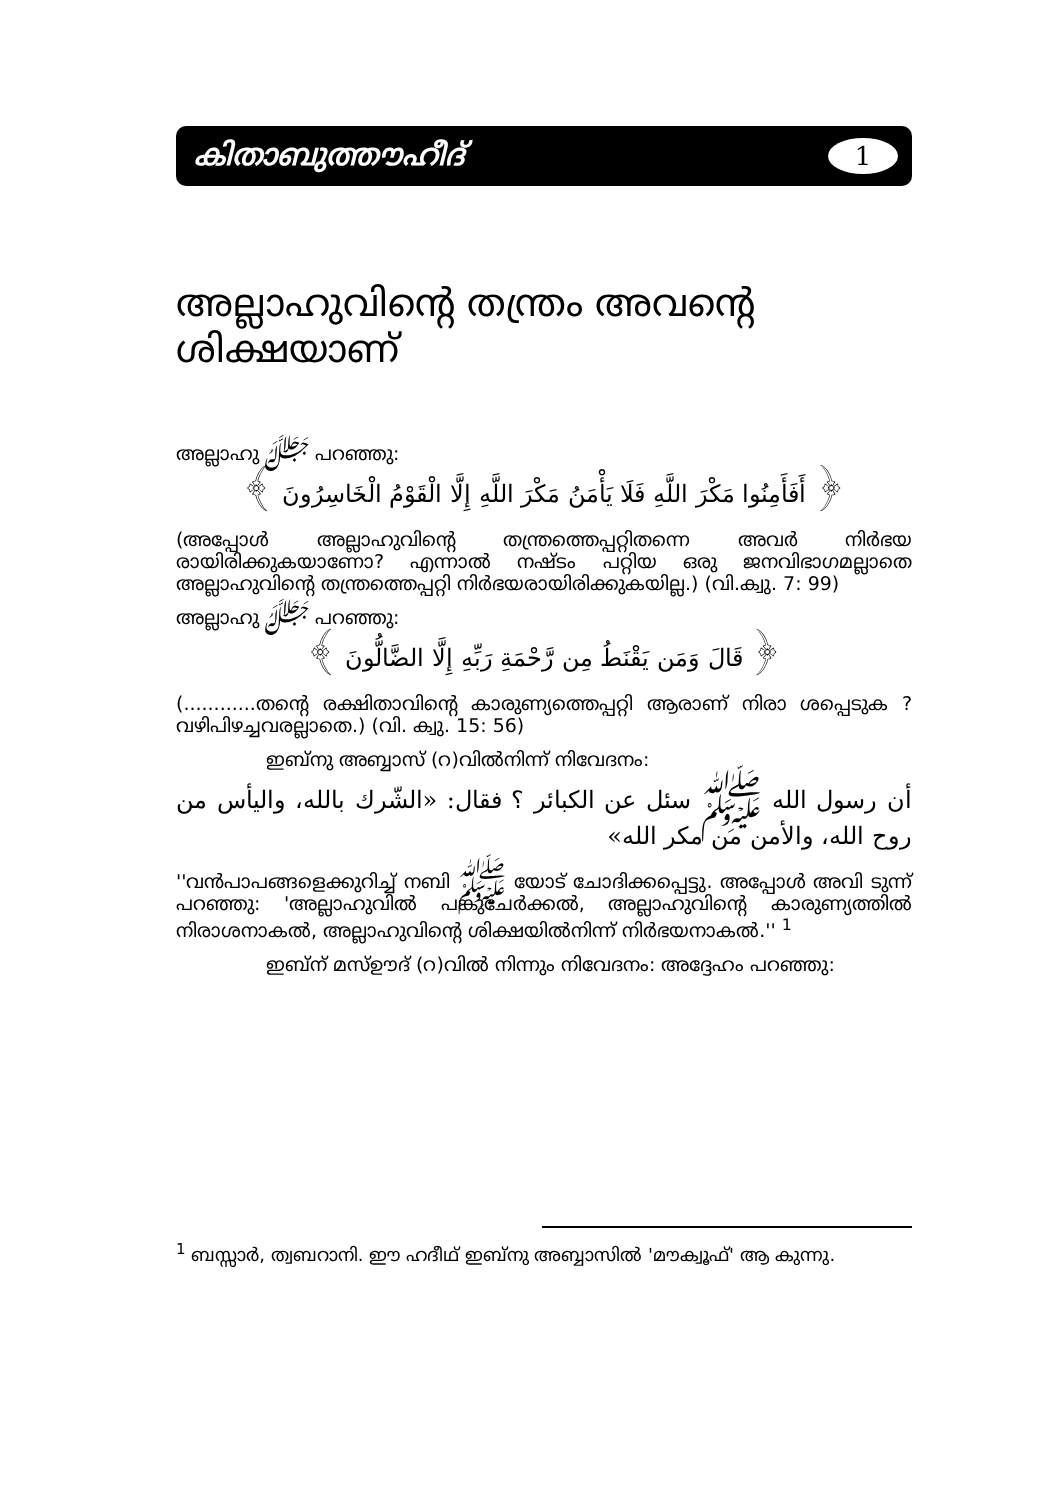കിതാബുത്തൗഹീദ്
1
അല്ലാഹുവിന്റെ തന്ത്രം അവന്റെ ശിക്ഷയാണ്
അല്ലാഹു ﷻ പറഞ്ഞു:
﴿ أَفَأَمِنُوا مَكْرَ اللَّهِ فَلَا يَأْمَنُ مَكْرَ اللَّهِ إِلَّا الْقَوْمُ الْخَاسِرُونَ ﴾
(അപ്പോള്‍ അല്ലാഹുവിന്റെ തന്ത്രത്തെപ്പറ്റിതന്നെ അവര്‍ നിര്‍ഭയ രായിരിക്കുകയാണോ? എന്നാല്‍ നഷ്ടം പറ്റിയ ഒരു ജനവിഭാഗമല്ലാതെ അല്ലാഹുവിന്റെ തന്ത്രത്തെപ്പറ്റി നിര്‍ഭയരായിരിക്കുകയില്ല.) (വി.ക്വു. 7: 99)
അല്ലാഹു ﷻ പറഞ്ഞു:
﴿ قَالَ وَمَن يَقْنَطُ مِن رَّحْمَةِ رَبِّهِ إِلَّا الضَّالُّونَ ﴾
(............തന്റെ രക്ഷിതാവിന്റെ കാരുണ്യത്തെപ്പറ്റി ആരാണ് നിരാ ശപ്പെടുക ? വഴിപിഴച്ചവരല്ലാതെ.) (വി. ക്വു. 15: 56)
ഇബ്നു അബ്ബാസ് (റ)വില്‍നിന്ന് നിവേദനം:
أن رسول الله ﷺ سئل عن الكبائر ؟ فقال: «الشّرك بالله، واليأس من روح الله، والأمن من مكر الله»
''വന്‍പാപങ്ങളെക്കുറിച്ച് നബി ﷺ യോട് ചോദിക്കപ്പെട്ടു. അപ്പോള്‍ അവി ടുന്ന് പറഞ്ഞു: 'അല്ലാഹുവില്‍ പങ്കുചേര്‍ക്കല്‍, അല്ലാഹുവിന്റെ കാരുണ്യത്തില്‍ നിരാശനാകല്‍, അല്ലാഹുവിന്റെ ശിക്ഷയില്‍നിന്ന് നിര്‍ഭയനാകല്‍.'' <sup>1</sup>
ഇബ്ന് മസ്ഊദ് (റ)വില്‍ നിന്നും നിവേദനം: അദ്ദേഹം പറഞ്ഞു:
<sup>1</sup> ബസ്സാര്‍, ത്വബറാനി. ഈ ഹദീഥ് ഇബ്നു അബ്ബാസില്‍ 'മൗക്വൂഫ്' ആ കുന്നു.